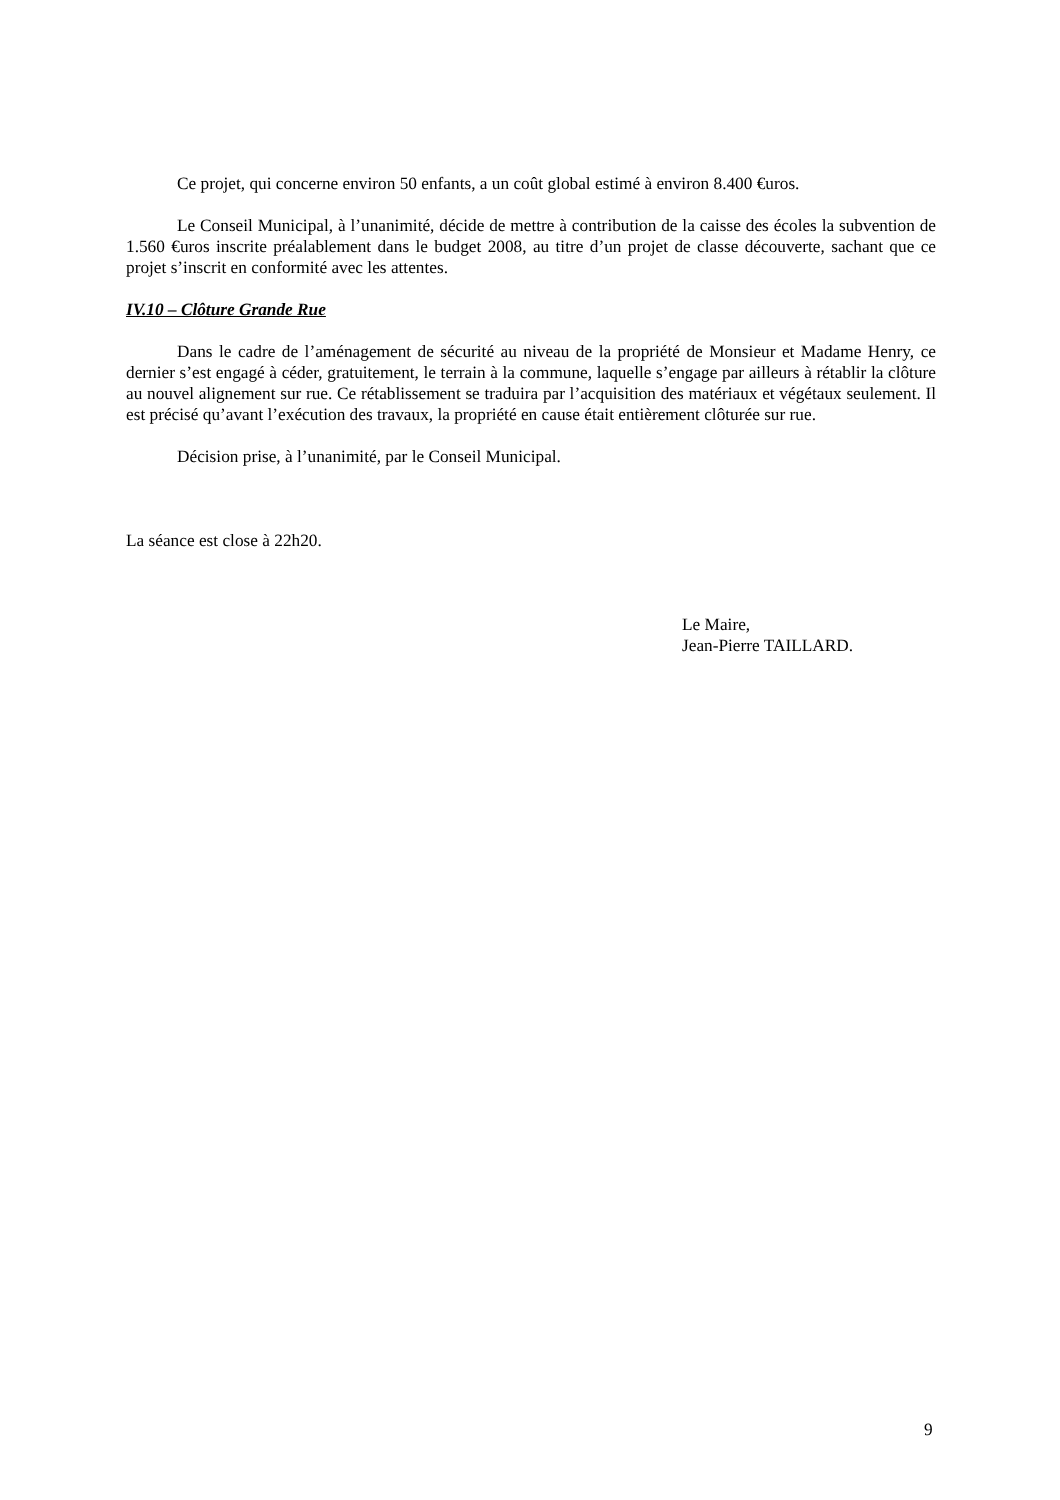Ce projet, qui concerne environ 50 enfants, a un coût global estimé à environ 8.400 €uros.
Le Conseil Municipal, à l’unanimité, décide de mettre à contribution de la caisse des écoles la subvention de 1.560 €uros inscrite préalablement dans le budget 2008, au titre d’un projet de classe découverte, sachant que ce projet s’inscrit en conformité avec les attentes.
IV.10 – Clôture Grande Rue
Dans le cadre de l’aménagement de sécurité au niveau de la propriété de Monsieur et Madame Henry, ce dernier s’est engagé à céder, gratuitement, le terrain à la commune, laquelle s’engage par ailleurs à rétablir la clôture au nouvel alignement sur rue. Ce rétablissement se traduira par l’acquisition des matériaux et végétaux seulement. Il est précisé qu’avant l’exécution des travaux, la propriété en cause était entièrement clôturée sur rue.
Décision prise, à l’unanimité, par le Conseil Municipal.
La séance est close à 22h20.
Le Maire,
Jean-Pierre TAILLARD.
9